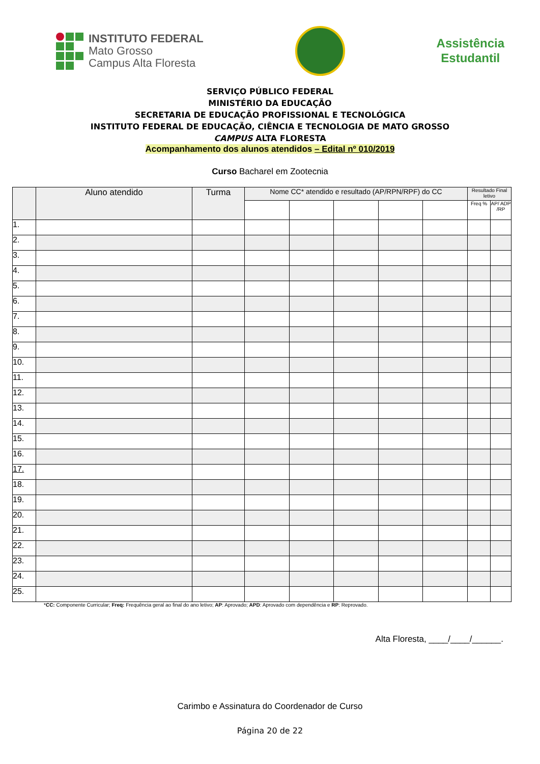INSTITUTO FEDERAL
Mato Grosso
Campus Alta Floresta
Assistência
Estudantil
SERVIÇO PÚBLICO FEDERAL
MINISTÉRIO DA EDUCAÇÃO
SECRETARIA DE EDUCAÇÃO PROFISSIONAL E TECNOLÓGICA
INSTITUTO FEDERAL DE EDUCAÇÃO, CIÊNCIA E TECNOLOGIA DE MATO GROSSO
CAMPUS ALTA FLORESTA
Acompanhamento dos alunos atendidos – Edital nº 010/2019
Curso Bacharel em Zootecnia
| | Aluno atendido | Turma | Nome CC* atendido e resultado (AP/RPN/RPF) do CC | | | | | Resultado Final letivo | |
| --- | --- | --- | --- | --- | --- | --- | --- | --- | --- |
| | | | | | | | | Freq % | AP/ ADP /RP |
| 1. | | | | | | | | | |
| 2. | | | | | | | | | |
| 3. | | | | | | | | | |
| 4. | | | | | | | | | |
| 5. | | | | | | | | | |
| 6. | | | | | | | | | |
| 7. | | | | | | | | | |
| 8. | | | | | | | | | |
| 9. | | | | | | | | | |
| 10. | | | | | | | | | |
| 11. | | | | | | | | | |
| 12. | | | | | | | | | |
| 13. | | | | | | | | | |
| 14. | | | | | | | | | |
| 15. | | | | | | | | | |
| 16. | | | | | | | | | |
| 17. | | | | | | | | | |
| 18. | | | | | | | | | |
| 19. | | | | | | | | | |
| 20. | | | | | | | | | |
| 21. | | | | | | | | | |
| 22. | | | | | | | | | |
| 23. | | | | | | | | | |
| 24. | | | | | | | | | |
| 25. | | | | | | | | | |
*CC: Componente Curricular; Freq: Frequência geral ao final do ano letivo; AP: Aprovado; APD: Aprovado com dependência e RP: Reprovado.
Alta Floresta, ____/____/______.
Carimbo e Assinatura do Coordenador de Curso
Página 20 de 22